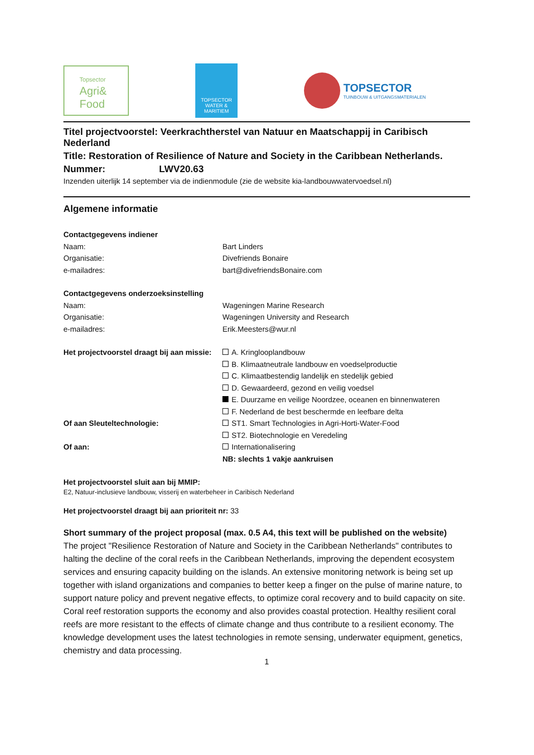Topsector
Agri&
Food
TOPSECTOR
WATER &
MARITIEM
TOPSECTOR
TUINBOUW & UITGANGSMATERIALEN
Titel projectvoorstel: Veerkrachtherstel van Natuur en Maatschappij in Caribisch Nederland
Title: Restoration of Resilience of Nature and Society in the Caribbean Netherlands.
Nummer: LWV20.63
Inzenden uiterlijk 14 september via de indienmodule (zie de website kia-landbouwwatervoedsel.nl)
Algemene informatie
Contactgegevens indiener
Naam: Bart Linders
Organisatie: Divefriends Bonaire
e-mailadres: bart@divefriendsBonaire.com
Contactgegevens onderzoeksinstelling
Naam: Wageningen Marine Research
Organisatie: Wageningen University and Research
e-mailadres: Erik.Meesters@wur.nl
Het projectvoorstel draagt bij aan missie:
A. Kringlooplandbouw
B. Klimaatneutrale landbouw en voedselproductie
C. Klimaatbestendig landelijk en stedelijk gebied
D. Gewaardeerd, gezond en veilig voedsel
E. Duurzame en veilige Noordzee, oceanen en binnenwateren
F. Nederland de best beschermde en leefbare delta
Of aan Sleuteltechnologie: ST1. Smart Technologies in Agri-Horti-Water-Food
ST2. Biotechnologie en Veredeling
Of aan: Internationalisering
NB: slechts 1 vakje aankruisen
Het projectvoorstel sluit aan bij MMIP:
E2, Natuur-inclusieve landbouw, visserij en waterbeheer in Caribisch Nederland
Het projectvoorstel draagt bij aan prioriteit nr: 33
Short summary of the project proposal (max. 0.5 A4, this text will be published on the website)
The project "Resilience Restoration of Nature and Society in the Caribbean Netherlands" contributes to halting the decline of the coral reefs in the Caribbean Netherlands, improving the dependent ecosystem services and ensuring capacity building on the islands. An extensive monitoring network is being set up together with island organizations and companies to better keep a finger on the pulse of marine nature, to support nature policy and prevent negative effects, to optimize coral recovery and to build capacity on site. Coral reef restoration supports the economy and also provides coastal protection. Healthy resilient coral reefs are more resistant to the effects of climate change and thus contribute to a resilient economy. The knowledge development uses the latest technologies in remote sensing, underwater equipment, genetics, chemistry and data processing.
1